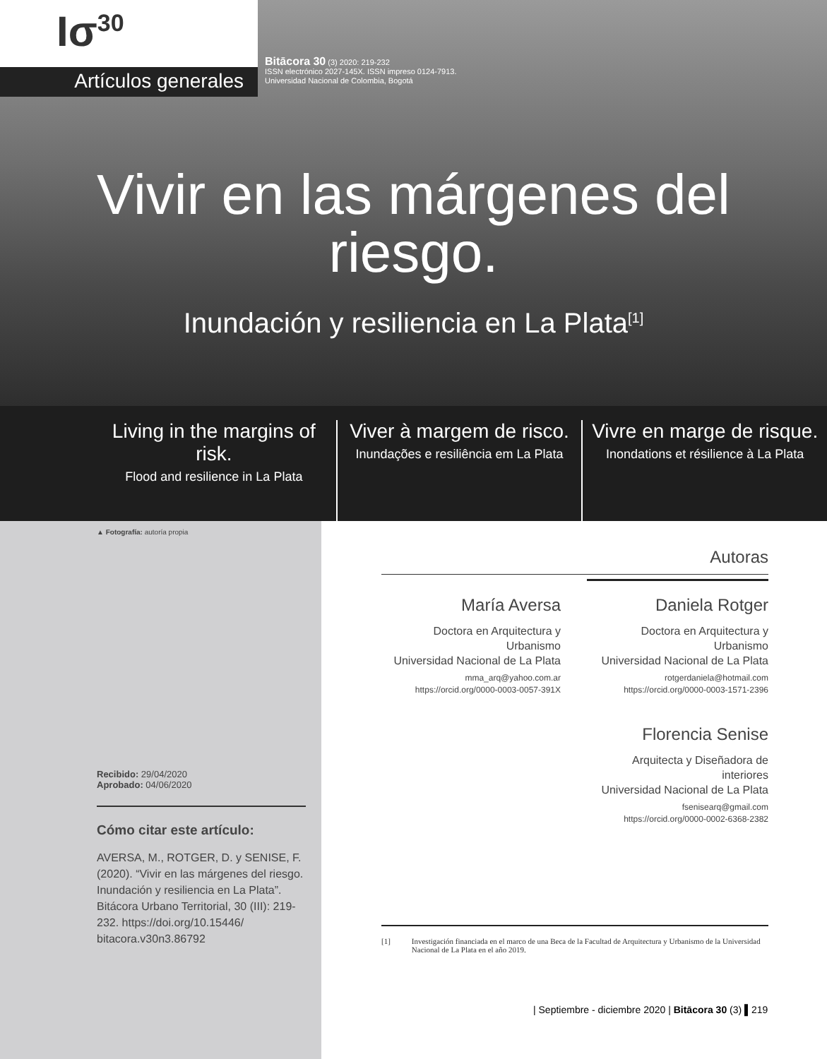Ισ<sup>30</sup>
Artículos generales
Bitācora 30 (3) 2020: 219-232
ISSN electrónico 2027-145X. ISSN impreso 0124-7913.
Universidad Nacional de Colombia, Bogotá
Vivir en las márgenes del
riesgo.
Inundación y resiliencia en La Plata<sup>[1]</sup>
Living in the margins of risk.
Flood and resilience in La Plata
Viver à margem de risco.
Inundações e resiliência em La Plata
Vivre en marge de risque.
Inondations et résilience à La Plata
▲ Fotografía: autoría propia
Recibido: 29/04/2020
Aprobado: 04/06/2020
Cómo citar este artículo:
AVERSA, M., ROTGER, D. y SENISE, F. (2020). “Vivir en las márgenes del riesgo. Inundación y resiliencia en La Plata”. Bitácora Urbano Territorial, 30 (III): 219-232. https://doi.org/10.15446/ bitacora.v30n3.86792
Autoras
María Aversa
Doctora en Arquitectura y Urbanismo
Universidad Nacional de La Plata
mma_arq@yahoo.com.ar
https://orcid.org/0000-0003-0057-391X
Daniela Rotger
Doctora en Arquitectura y Urbanismo
Universidad Nacional de La Plata
rotgerdaniela@hotmail.com
https://orcid.org/0000-0003-1571-2396
Florencia Senise
Arquitecta y Diseñadora de interiores
Universidad Nacional de La Plata
fsenisearq@gmail.com
https://orcid.org/0000-0002-6368-2382
[1] Investigación financiada en el marco de una Beca de la Facultad de Arquitectura y Urbanismo de la Universidad Nacional de La Plata en el año 2019.
| Septiembre - diciembre 2020 | Bitācora 30 (3) ▌219